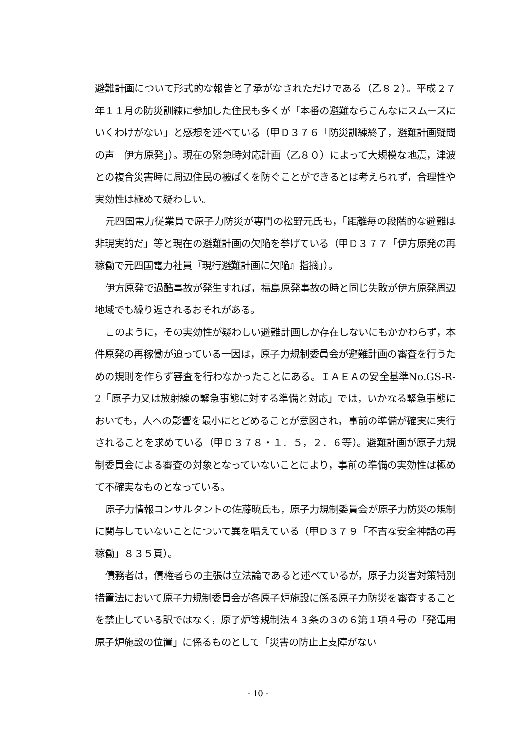避難計画について形式的な報告と了承がなされただけである（乙８２）。平成２７年１１月の防災訓練に参加した住民も多くが「本番の避難ならこんなにスムーズにいくわけがない」と感想を述べている（甲Ｄ３７６「防災訓練終了，避難計画疑問の声　伊方原発」）。現在の緊急時対応計画（乙８０）によって大規模な地震，津波との複合災害時に周辺住民の被ばくを防ぐことができるとは考えられず，合理性や実効性は極めて疑わしい。
元四国電力従業員で原子力防災が専門の松野元氏も，「距離毎の段階的な避難は非現実的だ」等と現在の避難計画の欠陥を挙げている（甲Ｄ３７７「伊方原発の再稼働で元四国電力社員『現行避難計画に欠陥』指摘」）。
伊方原発で過酷事故が発生すれば，福島原発事故の時と同じ失敗が伊方原発周辺地域でも繰り返されるおそれがある。
このように，その実効性が疑わしい避難計画しか存在しないにもかかわらず，本件原発の再稼働が迫っている一因は，原子力規制委員会が避難計画の審査を行うための規則を作らず審査を行わなかったことにある。ＩＡＥＡの安全基準No.GS-R-2「原子力又は放射線の緊急事態に対する準備と対応」では，いかなる緊急事態においても，人への影響を最小にとどめることが意図され，事前の準備が確実に実行されることを求めている（甲Ｄ３７８・１．５，２．６等）。避難計画が原子力規制委員会による審査の対象となっていないことにより，事前の準備の実効性は極めて不確実なものとなっている。
原子力情報コンサルタントの佐藤暁氏も，原子力規制委員会が原子力防災の規制に関与していないことについて異を唱えている（甲Ｄ３７９「不吉な安全神話の再稼働」８３５頁）。
債務者は，債権者らの主張は立法論であると述べているが，原子力災害対策特別措置法において原子力規制委員会が各原子炉施設に係る原子力防災を審査することを禁止している訳ではなく，原子炉等規制法４３条の３の６第１項４号の「発電用原子炉施設の位置」に係るものとして「災害の防止上支障がない
- 10 -